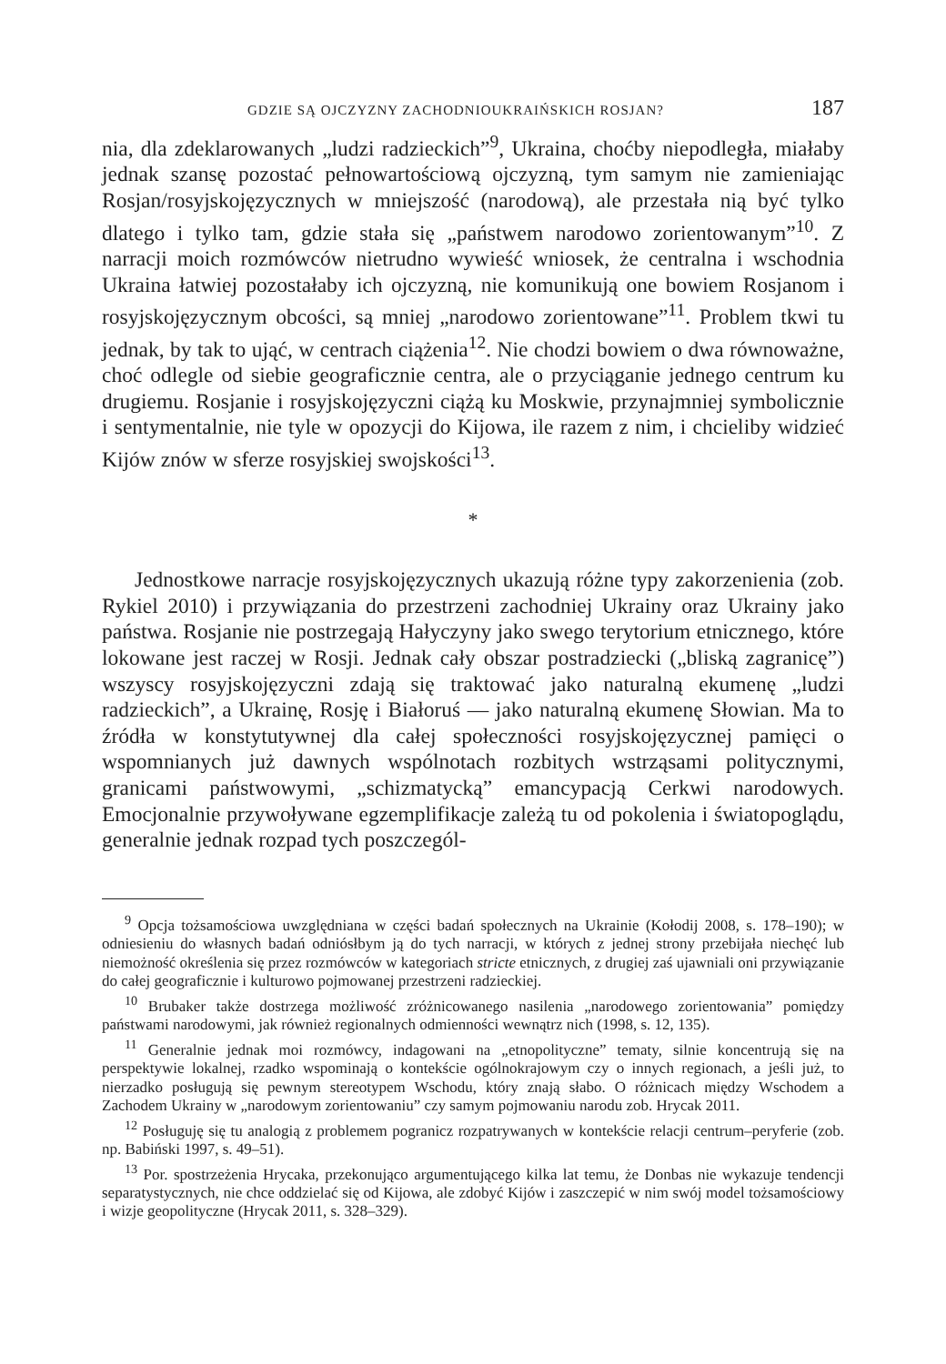GDZIE SĄ OJCZYZNY ZACHODNIOUKRAIŃSKICH ROSJAN? 187
nia, dla zdeklarowanych „ludzi radzieckich”<sup>9</sup>, Ukraina, choćby niepodległa, miałaby jednak szansę pozostać pełnowartościową ojczyzną, tym samym nie zamieniając Rosjan/rosyjskojęzycznych w mniejszość (narodową), ale przestała nią być tylko dlatego i tylko tam, gdzie stała się „państwem narodowo zorientowanym”<sup>10</sup>. Z narracji moich rozmówców nietrudno wywieść wniosek, że centralna i wschodnia Ukraina łatwiej pozostałaby ich ojczyzną, nie komunikują one bowiem Rosjanom i rosyjskojęzycznym obcości, są mniej „narodowo zorientowane”<sup>11</sup>. Problem tkwi tu jednak, by tak to ująć, w centrach ciążenia<sup>12</sup>. Nie chodzi bowiem o dwa równoważne, choć odlegle od siebie geograficznie centra, ale o przyciąganie jednego centrum ku drugiemu. Rosjanie i rosyjskojęzyczni ciążą ku Moskwie, przynajmniej symbolicznie i sentymentalnie, nie tyle w opozycji do Kijowa, ile razem z nim, i chcieliby widzieć Kijów znów w sferze rosyjskiej swojskości<sup>13</sup>.
*
Jednostkowe narracje rosyjskojęzycznych ukazują różne typy zakorzenienia (zob. Rykiel 2010) i przywiązania do przestrzeni zachodniej Ukrainy oraz Ukrainy jako państwa. Rosjanie nie postrzegają Hałyczyny jako swego terytorium etnicznego, które lokowane jest raczej w Rosji. Jednak cały obszar postradziecki („bliską zagranicę”) wszyscy rosyjskojęzyczni zdają się traktować jako naturalną ekumenę „ludzi radzieckich”, a Ukrainę, Rosję i Białoruś — jako naturalną ekumenę Słowian. Ma to źródła w konstytutywnej dla całej społeczności rosyjskojęzycznej pamięci o wspomnianych już dawnych wspólnotach rozbitych wstrząsami politycznymi, granicami państwowymi, „schizmatycką” emancypacją Cerkwi narodowych. Emocjonalnie przywoływane egzemplifikacje zależą tu od pokolenia i światopoglądu, generalnie jednak rozpad tych poszczegól-
<sup>9</sup> Opcja tożsamościowa uwzględniana w części badań społecznych na Ukrainie (Kołodij 2008, s. 178–190); w odniesieniu do własnych badań odniósłbym ją do tych narracji, w których z jednej strony przebijała niechęć lub niemożność określenia się przez rozmówców w kategoriach stricte etnicznych, z drugiej zaś ujawniali oni przywiązanie do całej geograficznie i kulturowo pojmowanej przestrzeni radzieckiej.
<sup>10</sup> Brubaker także dostrzega możliwość zróżnicowanego nasilenia „narodowego zorientowania” pomiędzy państwami narodowymi, jak również regionalnych odmienności wewnątrz nich (1998, s. 12, 135).
<sup>11</sup> Generalnie jednak moi rozmówcy, indagowani na „etnopolityczne” tematy, silnie koncentrują się na perspektywie lokalnej, rzadko wspominają o kontekście ogólnokrajowym czy o innych regionach, a jeśli już, to nierzadko posługują się pewnym stereotypem Wschodu, który znają słabo. O różnicach między Wschodem a Zachodem Ukrainy w „narodowym zorientowaniu” czy samym pojmowaniu narodu zob. Hrycak 2011.
<sup>12</sup> Posługuję się tu analogią z problemem pogranicz rozpatrywanych w kontekście relacji centrum–peryferie (zob. np. Babiński 1997, s. 49–51).
<sup>13</sup> Por. spostrzeżenia Hrycaka, przekonująco argumentującego kilka lat temu, że Donbas nie wykazuje tendencji separatystycznych, nie chce oddzielać się od Kijowa, ale zdobyć Kijów i zaszczepić w nim swój model tożsamościowy i wizje geopolityczne (Hrycak 2011, s. 328–329).